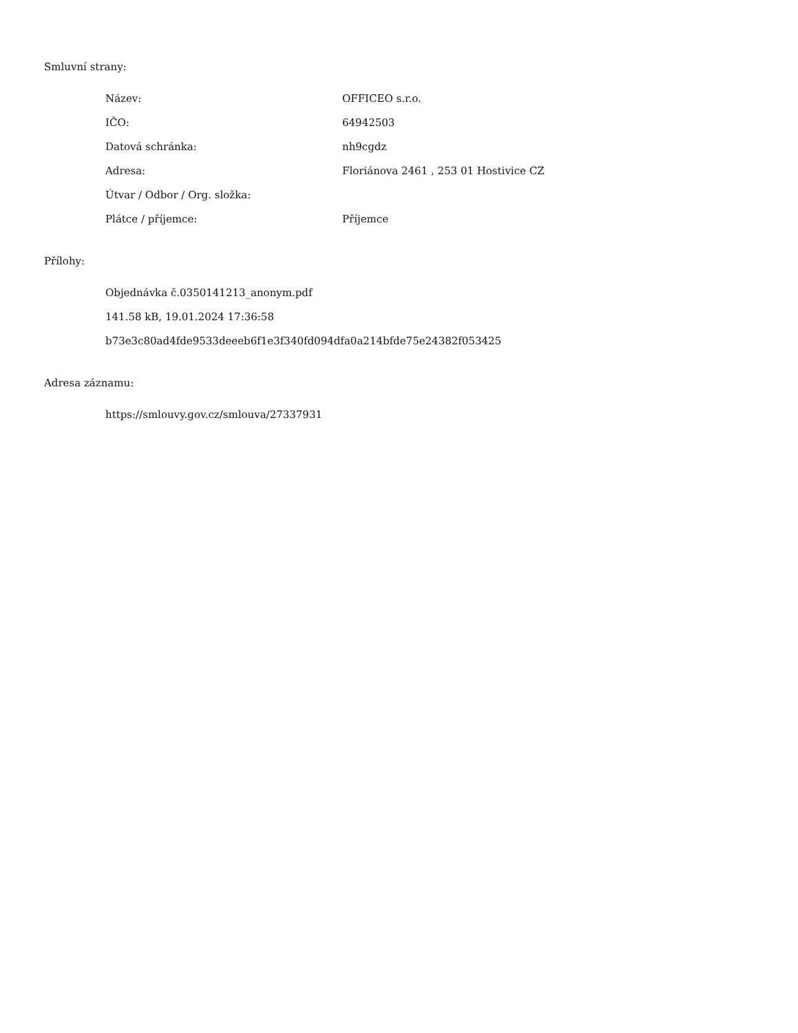Smluvní strany:
| Název: | OFFICEO s.r.o. |
| IČO: | 64942503 |
| Datová schránka: | nh9cgdz |
| Adresa: | Floriánova 2461 , 253 01 Hostivice CZ |
| Útvar / Odbor / Org. složka: | |
| Plátce / příjemce: | Příjemce |
Přílohy:
Objednávka č.0350141213_anonym.pdf
141.58 kB, 19.01.2024 17:36:58
b73e3c80ad4fde9533deeeb6f1e3f340fd094dfa0a214bfde75e24382f053425
Adresa záznamu:
https://smlouvy.gov.cz/smlouva/27337931